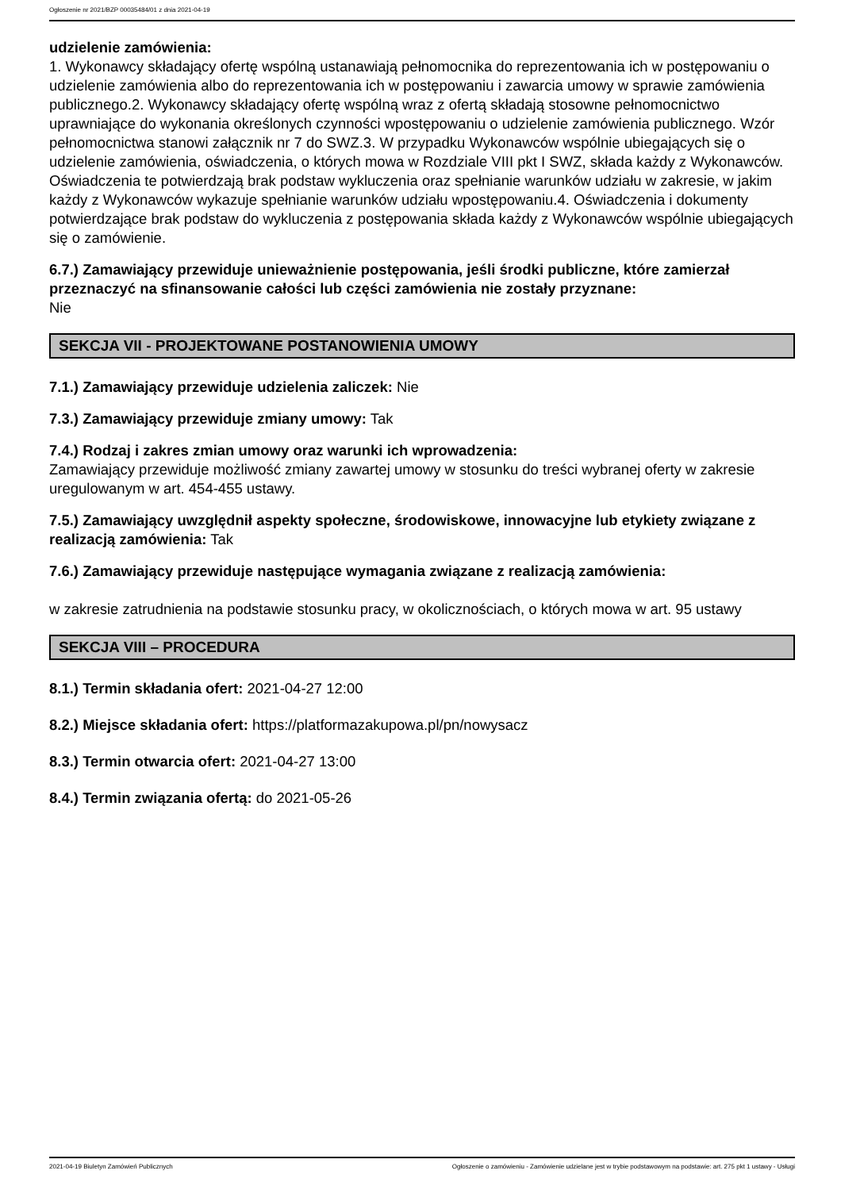Ogłoszenie nr 2021/BZP 00035484/01 z dnia 2021-04-19
udzielenie zamówienia:
1. Wykonawcy składający ofertę wspólną ustanawiają pełnomocnika do reprezentowania ich w postępowaniu o udzielenie zamówienia albo do reprezentowania ich w postępowaniu i zawarcia umowy w sprawie zamówienia publicznego.2. Wykonawcy składający ofertę wspólną wraz z ofertą składają stosowne pełnomocnictwo uprawniające do wykonania określonych czynności wpostępowaniu o udzielenie zamówienia publicznego. Wzór pełnomocnictwa stanowi załącznik nr 7 do SWZ.3. W przypadku Wykonawców wspólnie ubiegających się o udzielenie zamówienia, oświadczenia, o których mowa w Rozdziale VIII pkt I SWZ, składa każdy z Wykonawców. Oświadczenia te potwierdzają brak podstaw wykluczenia oraz spełnianie warunków udziału w zakresie, w jakim każdy z Wykonawców wykazuje spełnianie warunków udziału wpostępowaniu.4. Oświadczenia i dokumenty potwierdzające brak podstaw do wykluczenia z postępowania składa każdy z Wykonawców wspólnie ubiegających się o zamówienie.
6.7.) Zamawiający przewiduje unieważnienie postępowania, jeśli środki publiczne, które zamierzał przeznaczyć na sfinansowanie całości lub części zamówienia nie zostały przyznane:
Nie
SEKCJA VII - PROJEKTOWANE POSTANOWIENIA UMOWY
7.1.) Zamawiający przewiduje udzielenia zaliczek: Nie
7.3.) Zamawiający przewiduje zmiany umowy: Tak
7.4.) Rodzaj i zakres zmian umowy oraz warunki ich wprowadzenia:
Zamawiający przewiduje możliwość zmiany zawartej umowy w stosunku do treści wybranej oferty w zakresie uregulowanym w art. 454-455 ustawy.
7.5.) Zamawiający uwzględnił aspekty społeczne, środowiskowe, innowacyjne lub etykiety związane z realizacją zamówienia: Tak
7.6.) Zamawiający przewiduje następujące wymagania związane z realizacją zamówienia:
w zakresie zatrudnienia na podstawie stosunku pracy, w okolicznościach, o których mowa w art. 95 ustawy
SEKCJA VIII – PROCEDURA
8.1.) Termin składania ofert: 2021-04-27 12:00
8.2.) Miejsce składania ofert: https://platformazakupowa.pl/pn/nowysacz
8.3.) Termin otwarcia ofert: 2021-04-27 13:00
8.4.) Termin związania ofertą: do 2021-05-26
2021-04-19 Biuletyn Zamówień Publicznych Ogłoszenie o zamówieniu - Zamówienie udzielane jest w trybie podstawowym na podstawie: art. 275 pkt 1 ustawy - Usługi